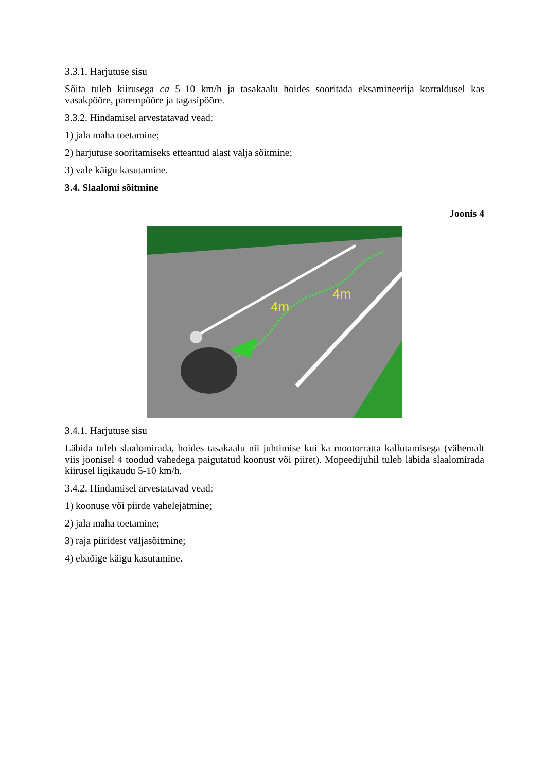3.3.1. Harjutuse sisu
Sõita tuleb kiirusega ca 5–10 km/h ja tasakaalu hoides sooritada eksamineerija korraldusel kas vasakpööre, parempööre ja tagasipööre.
3.3.2. Hindamisel arvestatavad vead:
1) jala maha toetamine;
2) harjutuse sooritamiseks etteantud alast välja sõitmine;
3) vale käigu kasutamine.
3.4. Slaalomi sõitmine
Joonis 4
4m
4m
3.4.1. Harjutuse sisu
Läbida tuleb slaalomirada, hoides tasakaalu nii juhtimise kui ka mootorratta kallutamisega (vähemalt viis joonisel 4 toodud vahedega paigutatud koonust või piiret). Mopeedijuhil tuleb läbida slaalomirada kiirusel ligikaudu 5-10 km/h.
3.4.2. Hindamisel arvestatavad vead:
1) koonuse või piirde vahelejätmine;
2) jala maha toetamine;
3) raja piiridest väljasõitmine;
4) ebaõige käigu kasutamine.